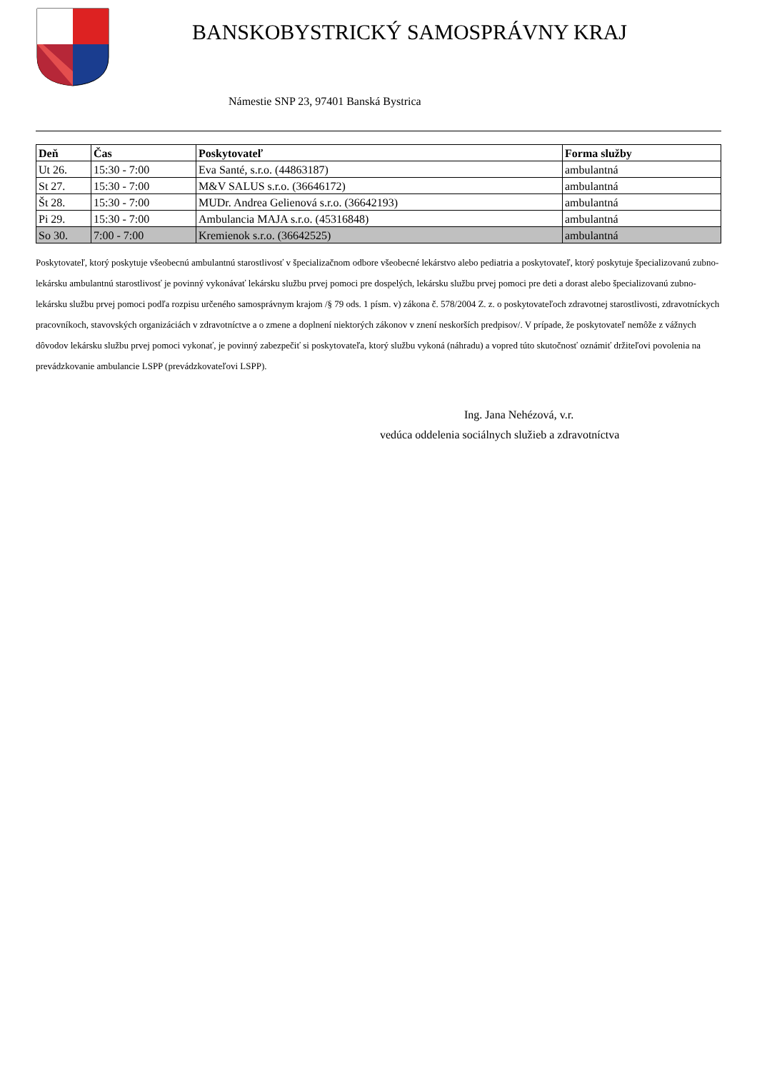BANSKOBYSTRICKÝ SAMOSPRÁVNY KRAJ
Námestie SNP 23, 97401 Banská Bystrica
| Deň | Čas | Poskytovateľ | Forma služby |
| --- | --- | --- | --- |
| Ut 26. | 15:30 - 7:00 | Eva Santé, s.r.o. (44863187) | ambulantná |
| St 27. | 15:30 - 7:00 | M&V SALUS s.r.o. (36646172) | ambulantná |
| Št 28. | 15:30 - 7:00 | MUDr. Andrea Gelienová s.r.o. (36642193) | ambulantná |
| Pi 29. | 15:30 - 7:00 | Ambulancia MAJA s.r.o. (45316848) | ambulantná |
| So 30. | 7:00 - 7:00 | Kremienok s.r.o. (36642525) | ambulantná |
Poskytovateľ, ktorý poskytuje všeobecnú ambulantnú starostlivosť v špecializačnom odbore všeobecné lekárstvo alebo pediatria a poskytovateľ, ktorý poskytuje špecializovanú zubno-lekársku ambulantnú starostlivosť je povinný vykonávať lekársku službu prvej pomoci pre dospelých, lekársku službu prvej pomoci pre deti a dorast alebo špecializovanú zubno-lekársku službu prvej pomoci podľa rozpisu určeného samosprávnym krajom /§ 79 ods. 1 písm. v) zákona č. 578/2004 Z. z. o poskytovateľoch zdravotnej starostlivosti, zdravotníckych pracovníkoch, stavovských organizáciách v zdravotníctve a o zmene a doplnení niektorých zákonov v znení neskorších predpisov/. V prípade, že poskytovateľ nemôže z vážnych dôvodov lekársku službu prvej pomoci vykonať, je povinný zabezpečiť si poskytovateľa, ktorý službu vykoná (náhradu) a vopred túto skutočnosť oznámiť držiteľovi povolenia na prevádzkovanie ambulancie LSPP (prevádzkovateľovi LSPP).
Ing. Jana Nehézová, v.r.
vedúca oddelenia sociálnych služieb a zdravotníctva